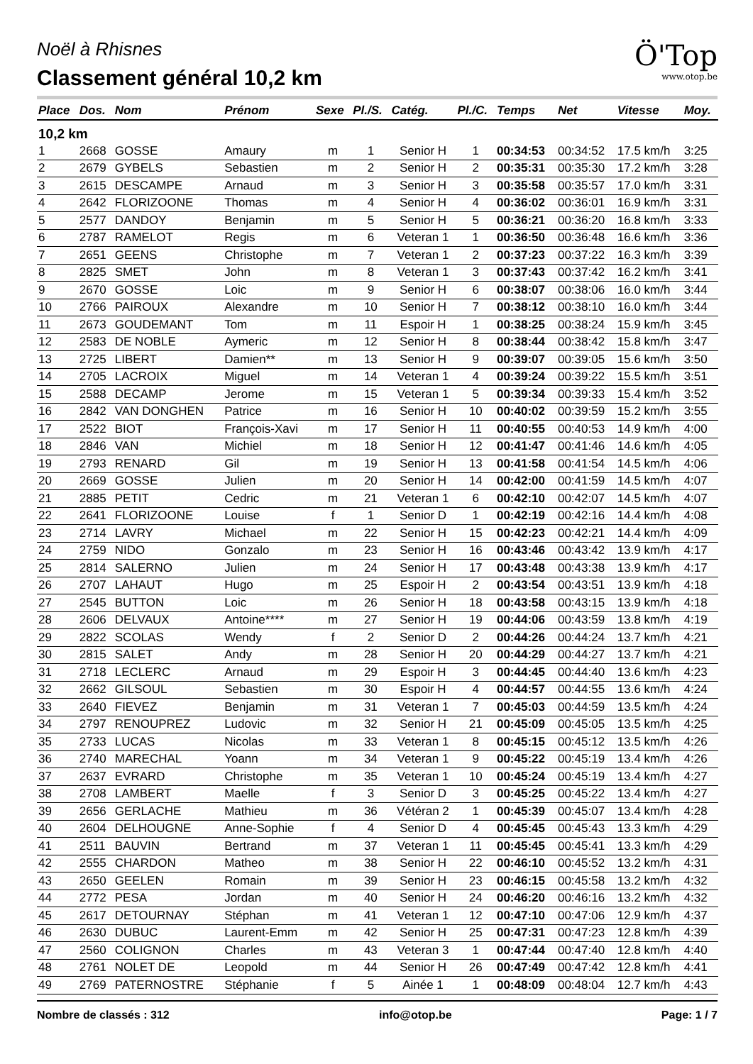Ö'Top
www.otop.be
Noël à Rhisnes
Classement général 10,2 km
| Place | Dos. | Nom | Prénom | Sexe | Pl./S. | Catég. | Pl./C. | Temps | Net | Vitesse | Moy. |
| --- | --- | --- | --- | --- | --- | --- | --- | --- | --- | --- | --- |
| 10,2 km | | | | | | | | | | | |
| 1 | 2668 | GOSSE | Amaury | m | 1 | Senior H | 1 | 00:34:53 | 00:34:52 | 17.5 km/h | 3:25 |
| 2 | 2679 | GYBELS | Sebastien | m | 2 | Senior H | 2 | 00:35:31 | 00:35:30 | 17.2 km/h | 3:28 |
| 3 | 2615 | DESCAMPE | Arnaud | m | 3 | Senior H | 3 | 00:35:58 | 00:35:57 | 17.0 km/h | 3:31 |
| 4 | 2642 | FLORIZOONE | Thomas | m | 4 | Senior H | 4 | 00:36:02 | 00:36:01 | 16.9 km/h | 3:31 |
| 5 | 2577 | DANDOY | Benjamin | m | 5 | Senior H | 5 | 00:36:21 | 00:36:20 | 16.8 km/h | 3:33 |
| 6 | 2787 | RAMELOT | Regis | m | 6 | Veteran 1 | 1 | 00:36:50 | 00:36:48 | 16.6 km/h | 3:36 |
| 7 | 2651 | GEENS | Christophe | m | 7 | Veteran 1 | 2 | 00:37:23 | 00:37:22 | 16.3 km/h | 3:39 |
| 8 | 2825 | SMET | John | m | 8 | Veteran 1 | 3 | 00:37:43 | 00:37:42 | 16.2 km/h | 3:41 |
| 9 | 2670 | GOSSE | Loic | m | 9 | Senior H | 6 | 00:38:07 | 00:38:06 | 16.0 km/h | 3:44 |
| 10 | 2766 | PAIROUX | Alexandre | m | 10 | Senior H | 7 | 00:38:12 | 00:38:10 | 16.0 km/h | 3:44 |
| 11 | 2673 | GOUDEMANT | Tom | m | 11 | Espoir H | 1 | 00:38:25 | 00:38:24 | 15.9 km/h | 3:45 |
| 12 | 2583 | DE NOBLE | Aymeric | m | 12 | Senior H | 8 | 00:38:44 | 00:38:42 | 15.8 km/h | 3:47 |
| 13 | 2725 | LIBERT | Damien** | m | 13 | Senior H | 9 | 00:39:07 | 00:39:05 | 15.6 km/h | 3:50 |
| 14 | 2705 | LACROIX | Miguel | m | 14 | Veteran 1 | 4 | 00:39:24 | 00:39:22 | 15.5 km/h | 3:51 |
| 15 | 2588 | DECAMP | Jerome | m | 15 | Veteran 1 | 5 | 00:39:34 | 00:39:33 | 15.4 km/h | 3:52 |
| 16 | 2842 | VAN DONGHEN | Patrice | m | 16 | Senior H | 10 | 00:40:02 | 00:39:59 | 15.2 km/h | 3:55 |
| 17 | 2522 | BIOT | François-Xavi | m | 17 | Senior H | 11 | 00:40:55 | 00:40:53 | 14.9 km/h | 4:00 |
| 18 | 2846 | VAN | Michiel | m | 18 | Senior H | 12 | 00:41:47 | 00:41:46 | 14.6 km/h | 4:05 |
| 19 | 2793 | RENARD | Gil | m | 19 | Senior H | 13 | 00:41:58 | 00:41:54 | 14.5 km/h | 4:06 |
| 20 | 2669 | GOSSE | Julien | m | 20 | Senior H | 14 | 00:42:00 | 00:41:59 | 14.5 km/h | 4:07 |
| 21 | 2885 | PETIT | Cedric | m | 21 | Veteran 1 | 6 | 00:42:10 | 00:42:07 | 14.5 km/h | 4:07 |
| 22 | 2641 | FLORIZOONE | Louise | f | 1 | Senior D | 1 | 00:42:19 | 00:42:16 | 14.4 km/h | 4:08 |
| 23 | 2714 | LAVRY | Michael | m | 22 | Senior H | 15 | 00:42:23 | 00:42:21 | 14.4 km/h | 4:09 |
| 24 | 2759 | NIDO | Gonzalo | m | 23 | Senior H | 16 | 00:43:46 | 00:43:42 | 13.9 km/h | 4:17 |
| 25 | 2814 | SALERNO | Julien | m | 24 | Senior H | 17 | 00:43:48 | 00:43:38 | 13.9 km/h | 4:17 |
| 26 | 2707 | LAHAUT | Hugo | m | 25 | Espoir H | 2 | 00:43:54 | 00:43:51 | 13.9 km/h | 4:18 |
| 27 | 2545 | BUTTON | Loic | m | 26 | Senior H | 18 | 00:43:58 | 00:43:15 | 13.9 km/h | 4:18 |
| 28 | 2606 | DELVAUX | Antoine**** | m | 27 | Senior H | 19 | 00:44:06 | 00:43:59 | 13.8 km/h | 4:19 |
| 29 | 2822 | SCOLAS | Wendy | f | 2 | Senior D | 2 | 00:44:26 | 00:44:24 | 13.7 km/h | 4:21 |
| 30 | 2815 | SALET | Andy | m | 28 | Senior H | 20 | 00:44:29 | 00:44:27 | 13.7 km/h | 4:21 |
| 31 | 2718 | LECLERC | Arnaud | m | 29 | Espoir H | 3 | 00:44:45 | 00:44:40 | 13.6 km/h | 4:23 |
| 32 | 2662 | GILSOUL | Sebastien | m | 30 | Espoir H | 4 | 00:44:57 | 00:44:55 | 13.6 km/h | 4:24 |
| 33 | 2640 | FIEVEZ | Benjamin | m | 31 | Veteran 1 | 7 | 00:45:03 | 00:44:59 | 13.5 km/h | 4:24 |
| 34 | 2797 | RENOUPREZ | Ludovic | m | 32 | Senior H | 21 | 00:45:09 | 00:45:05 | 13.5 km/h | 4:25 |
| 35 | 2733 | LUCAS | Nicolas | m | 33 | Veteran 1 | 8 | 00:45:15 | 00:45:12 | 13.5 km/h | 4:26 |
| 36 | 2740 | MARECHAL | Yoann | m | 34 | Veteran 1 | 9 | 00:45:22 | 00:45:19 | 13.4 km/h | 4:26 |
| 37 | 2637 | EVRARD | Christophe | m | 35 | Veteran 1 | 10 | 00:45:24 | 00:45:19 | 13.4 km/h | 4:27 |
| 38 | 2708 | LAMBERT | Maelle | f | 3 | Senior D | 3 | 00:45:25 | 00:45:22 | 13.4 km/h | 4:27 |
| 39 | 2656 | GERLACHE | Mathieu | m | 36 | Vétéran 2 | 1 | 00:45:39 | 00:45:07 | 13.4 km/h | 4:28 |
| 40 | 2604 | DELHOUGNE | Anne-Sophie | f | 4 | Senior D | 4 | 00:45:45 | 00:45:43 | 13.3 km/h | 4:29 |
| 41 | 2511 | BAUVIN | Bertrand | m | 37 | Veteran 1 | 11 | 00:45:45 | 00:45:41 | 13.3 km/h | 4:29 |
| 42 | 2555 | CHARDON | Matheo | m | 38 | Senior H | 22 | 00:46:10 | 00:45:52 | 13.2 km/h | 4:31 |
| 43 | 2650 | GEELEN | Romain | m | 39 | Senior H | 23 | 00:46:15 | 00:45:58 | 13.2 km/h | 4:32 |
| 44 | 2772 | PESA | Jordan | m | 40 | Senior H | 24 | 00:46:20 | 00:46:16 | 13.2 km/h | 4:32 |
| 45 | 2617 | DETOURNAY | Stéphan | m | 41 | Veteran 1 | 12 | 00:47:10 | 00:47:06 | 12.9 km/h | 4:37 |
| 46 | 2630 | DUBUC | Laurent-Emm | m | 42 | Senior H | 25 | 00:47:31 | 00:47:23 | 12.8 km/h | 4:39 |
| 47 | 2560 | COLIGNON | Charles | m | 43 | Veteran 3 | 1 | 00:47:44 | 00:47:40 | 12.8 km/h | 4:40 |
| 48 | 2761 | NOLET DE | Leopold | m | 44 | Senior H | 26 | 00:47:49 | 00:47:42 | 12.8 km/h | 4:41 |
| 49 | 2769 | PATERNOSTRE | Stéphanie | f | 5 | Ainée 1 | 1 | 00:48:09 | 00:48:04 | 12.7 km/h | 4:43 |
Nombre de classés : 312 info@otop.be Page: 1 / 7